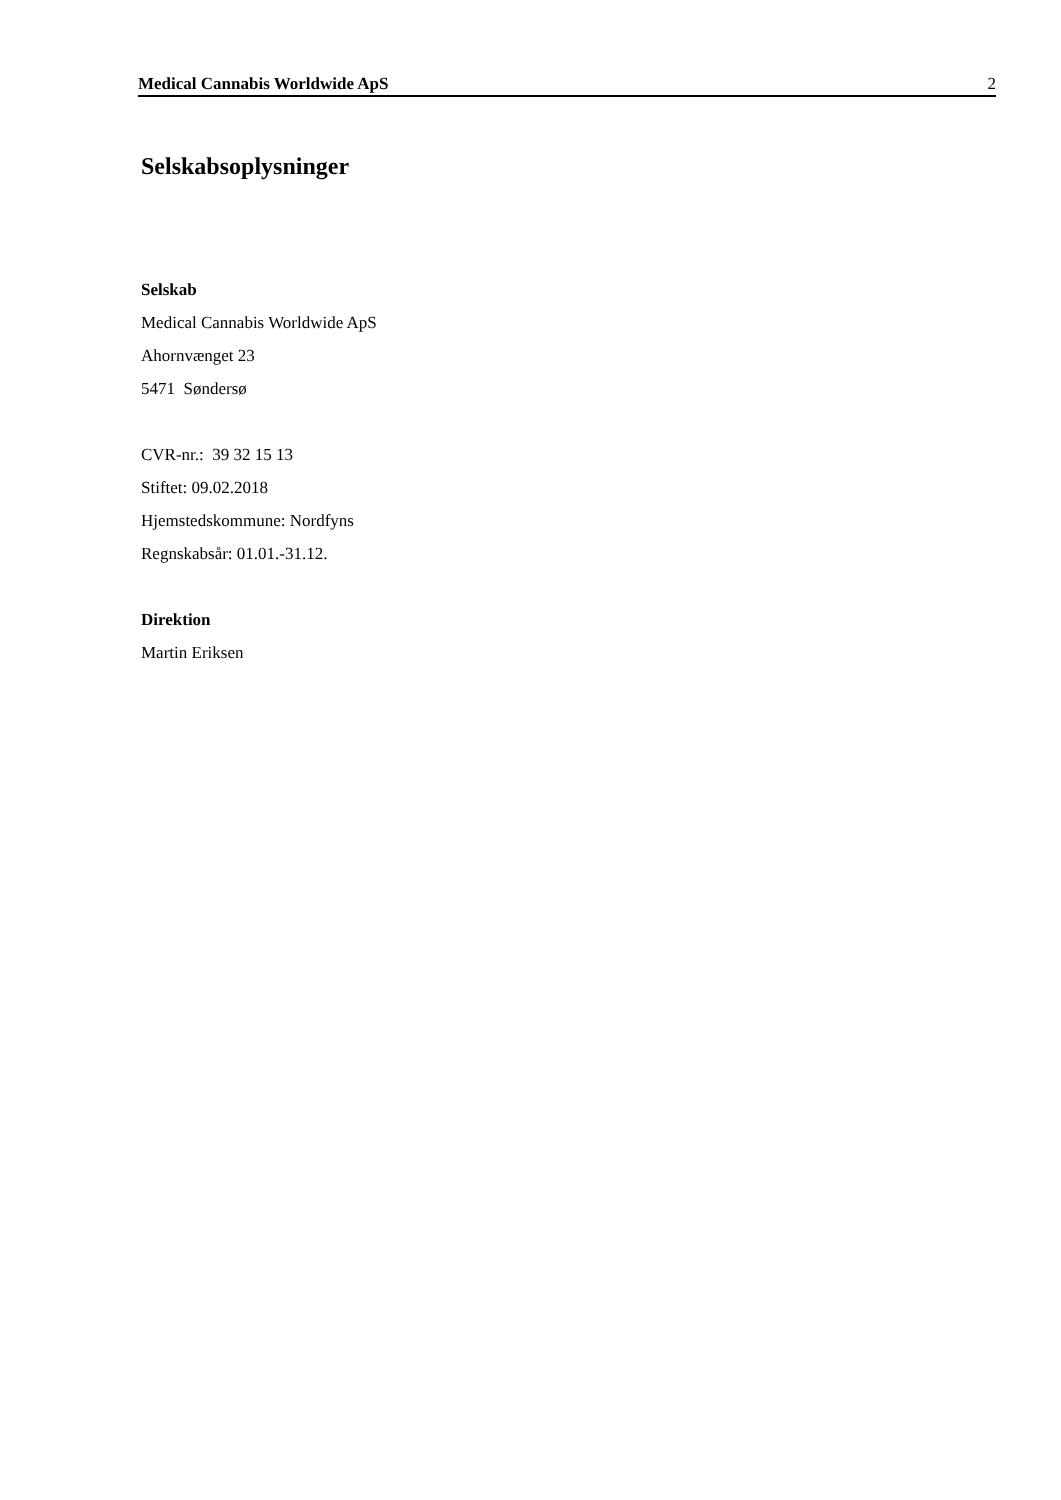Medical Cannabis Worldwide ApS 2
Selskabsoplysninger
Selskab
Medical Cannabis Worldwide ApS
Ahornvænget 23
5471 Søndersø
CVR-nr.: 39 32 15 13
Stiftet: 09.02.2018
Hjemstedskommune: Nordfyns
Regnskabsår: 01.01.-31.12.
Direktion
Martin Eriksen